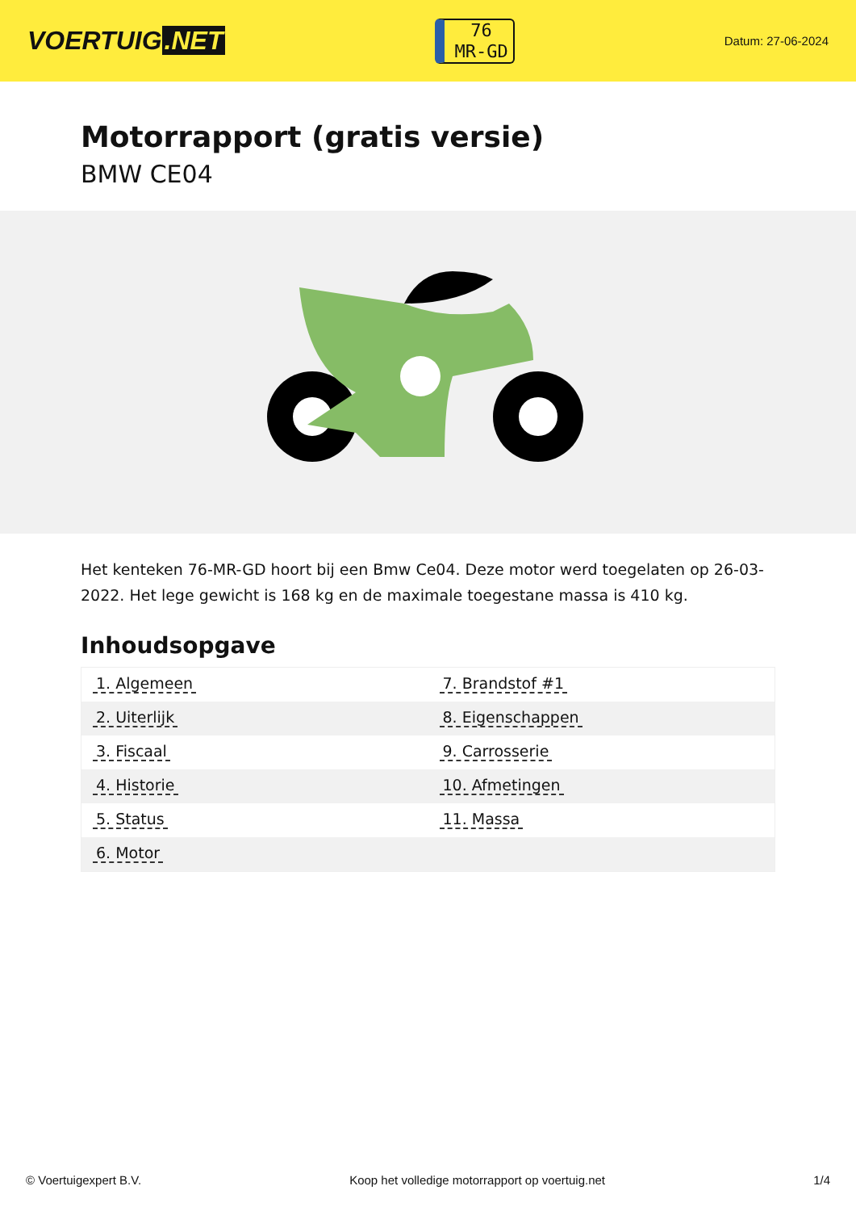VOERTUIG.NET
76
MR-GD
Datum: 27-06-2024
Motorrapport (gratis versie)
BMW CE04
Het kenteken 76-MR-GD hoort bij een Bmw Ce04. Deze motor werd toegelaten op 26-03-2022. Het lege gewicht is 168 kg en de maximale toegestane massa is 410 kg.
Inhoudsopgave
| 1. Algemeen | 7. Brandstof #1 |
| 2. Uiterlijk | 8. Eigenschappen |
| 3. Fiscaal | 9. Carrosserie |
| 4. Historie | 10. Afmetingen |
| 5. Status | 11. Massa |
| 6. Motor | |
© Voertuigexpert B.V. Koop het volledige motorrapport op voertuig.net
1/4